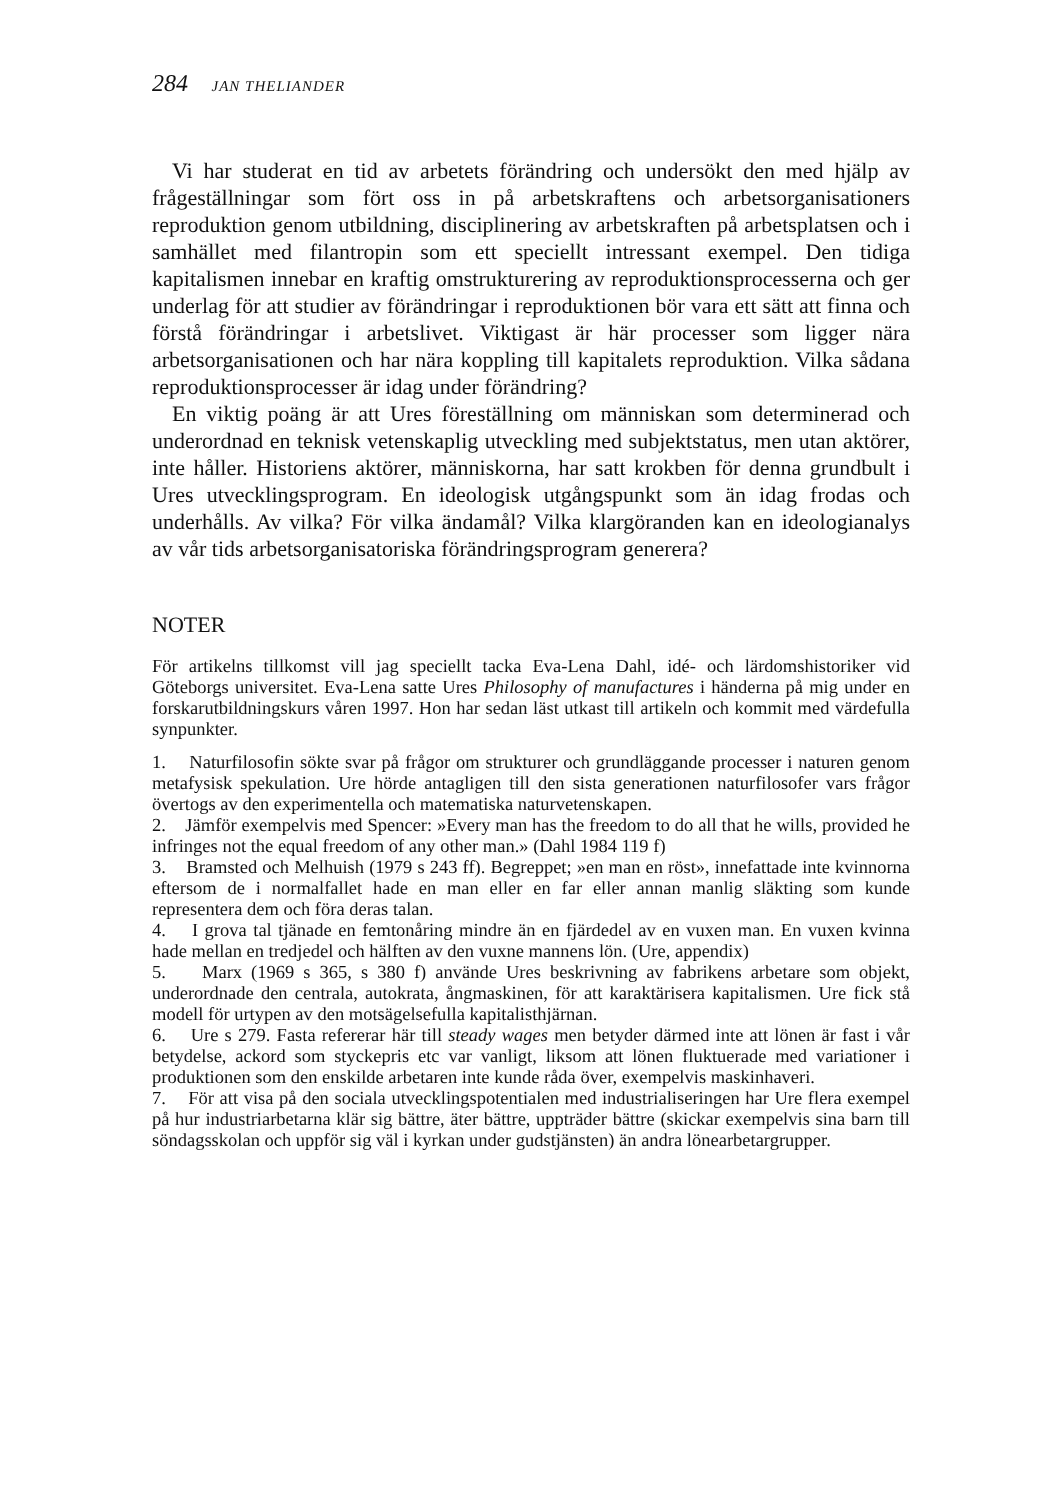284 JAN THELIANDER
Vi har studerat en tid av arbetets förändring och undersökt den med hjälp av frågeställningar som fört oss in på arbetskraftens och arbetsorganisationers reproduktion genom utbildning, disciplinering av arbetskraften på arbetsplatsen och i samhället med filantropin som ett speciellt intressant exempel. Den tidiga kapitalismen innebar en kraftig omstrukturering av reproduktionsprocesserna och ger underlag för att studier av förändringar i reproduktionen bör vara ett sätt att finna och förstå förändringar i arbetslivet. Viktigast är här processer som ligger nära arbetsorganisationen och har nära koppling till kapitalets reproduktion. Vilka sådana reproduktionsprocesser är idag under förändring?
En viktig poäng är att Ures föreställning om människan som determinerad och underordnad en teknisk vetenskaplig utveckling med subjektstatus, men utan aktörer, inte håller. Historiens aktörer, människorna, har satt krokben för denna grundbult i Ures utvecklingsprogram. En ideologisk utgångspunkt som än idag frodas och underhålls. Av vilka? För vilka ändamål? Vilka klargöranden kan en ideologianalys av vår tids arbetsorganisatoriska förändringsprogram generera?
NOTER
För artikelns tillkomst vill jag speciellt tacka Eva-Lena Dahl, idé- och lärdomshistoriker vid Göteborgs universitet. Eva-Lena satte Ures Philosophy of manufactures i händerna på mig under en forskarutbildningskurs våren 1997. Hon har sedan läst utkast till artikeln och kommit med värdefulla synpunkter.
1. Naturfilosofin sökte svar på frågor om strukturer och grundläggande processer i naturen genom metafysisk spekulation. Ure hörde antagligen till den sista generationen naturfilosofer vars frågor övertogs av den experimentella och matematiska naturvetenskapen.
2. Jämför exempelvis med Spencer: »Every man has the freedom to do all that he wills, provided he infringes not the equal freedom of any other man.» (Dahl 1984 119 f)
3. Bramsted och Melhuish (1979 s 243 ff). Begreppet; »en man en röst», innefattade inte kvinnorna eftersom de i normalfallet hade en man eller en far eller annan manlig släkting som kunde representera dem och föra deras talan.
4. I grova tal tjänade en femtonåring mindre än en fjärdedel av en vuxen man. En vuxen kvinna hade mellan en tredjedel och hälften av den vuxne mannens lön. (Ure, appendix)
5. Marx (1969 s 365, s 380 f) använde Ures beskrivning av fabrikens arbetare som objekt, underordnade den centrala, autokrata, ångmaskinen, för att karaktärisera kapitalismen. Ure fick stå modell för urtypen av den motsägelsefulla kapitalisthjärnan.
6. Ure s 279. Fasta refererar här till steady wages men betyder därmed inte att lönen är fast i vår betydelse, ackord som styckepris etc var vanligt, liksom att lönen fluktuerade med variationer i produktionen som den enskilde arbetaren inte kunde råda över, exempelvis maskinhaveri.
7. För att visa på den sociala utvecklingspotentialen med industrialiseringen har Ure flera exempel på hur industriarbetarna klär sig bättre, äter bättre, uppträder bättre (skickar exempelvis sina barn till söndagsskolan och uppför sig väl i kyrkan under gudstjänsten) än andra lönearbetargrupper.